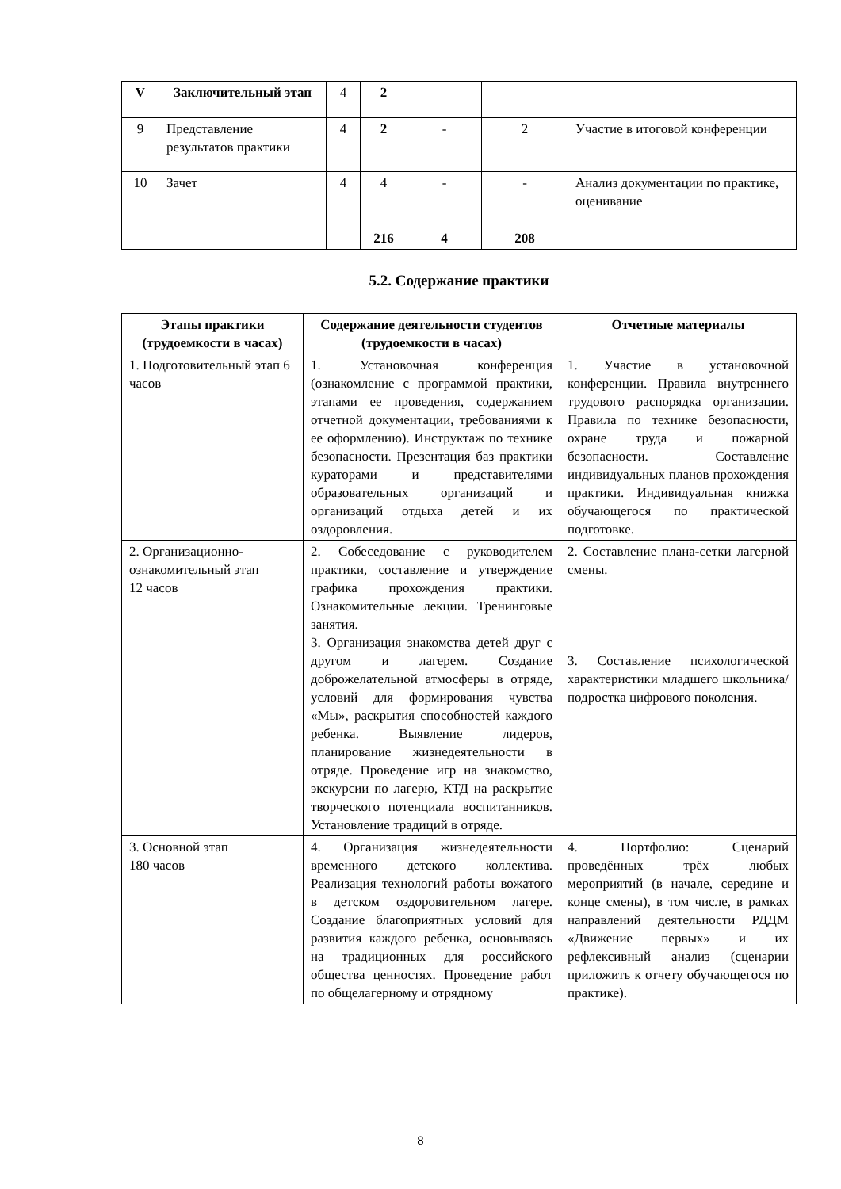| V | Заключительный этап | 4 | 2 | | | |
| 9 | Представление результатов практики | 4 | 2 | - | 2 | Участие в итоговой конференции |
| 10 | Зачет | 4 | 4 | - | - | Анализ документации по практике, оценивание |
| | | | 216 | 4 | 208 | |
5.2. Содержание практики
| Этапы практики (трудоемкости в часах) | Содержание деятельности студентов (трудоемкости в часах) | Отчетные материалы |
| --- | --- | --- |
| 1. Подготовительный этап 6 часов | 1. Установочная конференция (ознакомление с программой практики, этапами ее проведения, содержанием отчетной документации, требованиями к ее оформлению). Инструктаж по технике безопасности. Презентация баз практики кураторами и представителями образовательных организаций и организаций отдыха детей и их оздоровления. | 1. Участие в установочной конференции. Правила внутреннего трудового распорядка организации. Правила по технике безопасности, охране труда и пожарной безопасности. Составление индивидуальных планов прохождения практики. Индивидуальная книжка обучающегося по практической подготовке. |
| 2. Организационно-ознакомительный этап 12 часов | 2. Собеседование с руководителем практики, составление и утверждение графика прохождения практики. Ознакомительные лекции. Тренинговые занятия. 3. Организация знакомства детей друг с другом и лагерем. Создание доброжелательной атмосферы в отряде, условий для формирования чувства «Мы», раскрытия способностей каждого ребенка. Выявление лидеров, планирование жизнедеятельности в отряде. Проведение игр на знакомство, экскурсии по лагерю, КТД на раскрытие творческого потенциала воспитанников. Установление традиций в отряде. | 2. Составление плана-сетки лагерной смены. 3. Составление психологической характеристики младшего школьника/подростка цифрового поколения. |
| 3. Основной этап 180 часов | 4. Организация жизнедеятельности временного детского коллектива. Реализация технологий работы вожатого в детском оздоровительном лагере. Создание благоприятных условий для развития каждого ребенка, основываясь на традиционных для российского общества ценностях. Проведение работ по общелагерному и отрядному | 4. Портфолио: Сценарий проведённых трёх любых мероприятий (в начале, середине и конце смены), в том числе, в рамках направлений деятельности РДДМ «Движение первых» и их рефлексивный анализ (сценарии приложить к отчету обучающегося по практике). |
8